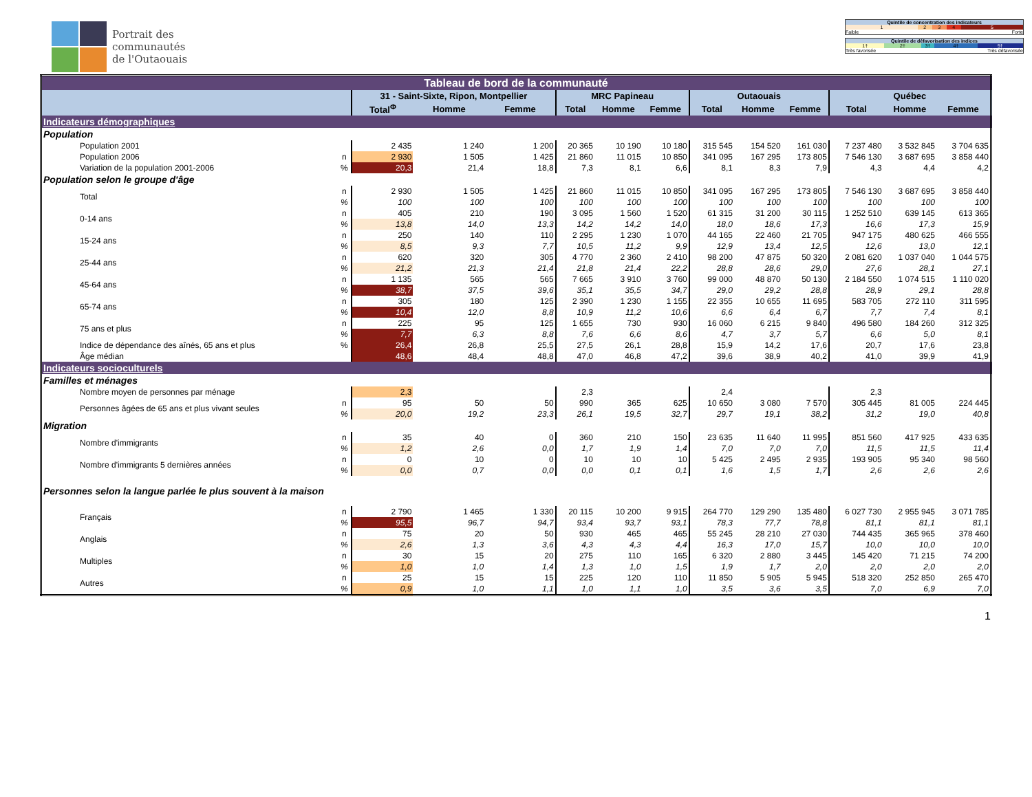Portrait des
communautés
de l'Outaouais
| Quintile de concentration des indicateurs | | | | |
| 1 | 2 | 3 | 4 | 5 |
| Faible | | | | Forte |
| Quintile de défavorisation des indices | | | | |
| 1† | 2† | 3† | 4† | 5† |
| Très favorisée | | | Très défavorisée | |
| Tableau de bord de la communauté | | | | | | | | | | | | | |
| | | 31 - Saint-Sixte, Ripon, Montpellier | | | MRC Papineau | | | Outaouais | | | Québec | | |
| | | Total<sup>Φ</sup> | Homme | Femme | Total | Homme | Femme | Total | Homme | Femme | Total | Homme | Femme |
| Indicateurs démographiques | | | | | | | | | | | | | |
| Population | | | | | | | | | | | | | |
| Population 2001 | | 2 435 | 1 240 | 1 200 | 20 365 | 10 190 | 10 180 | 315 545 | 154 520 | 161 030 | 7 237 480 | 3 532 845 | 3 704 635 |
| Population 2006 | n | 2 930 | 1 505 | 1 425 | 21 860 | 11 015 | 10 850 | 341 095 | 167 295 | 173 805 | 7 546 130 | 3 687 695 | 3 858 440 |
| Variation de la population 2001-2006 | % | 20,3 | 21,4 | 18,8 | 7,3 | 8,1 | 6,6 | 8,1 | 8,3 | 7,9 | 4,3 | 4,4 | 4,2 |
| Population selon le groupe d'âge | | | | | | | | | | | | | |
| Total | n | 2 930 | 1 505 | 1 425 | 21 860 | 11 015 | 10 850 | 341 095 | 167 295 | 173 805 | 7 546 130 | 3 687 695 | 3 858 440 |
| | % | 100 | 100 | 100 | 100 | 100 | 100 | 100 | 100 | 100 | 100 | 100 | 100 |
| 0-14 ans | n | 405 | 210 | 190 | 3 095 | 1 560 | 1 520 | 61 315 | 31 200 | 30 115 | 1 252 510 | 639 145 | 613 365 |
| | % | 13,8 | 14,0 | 13,3 | 14,2 | 14,2 | 14,0 | 18,0 | 18,6 | 17,3 | 16,6 | 17,3 | 15,9 |
| 15-24 ans | n | 250 | 140 | 110 | 2 295 | 1 230 | 1 070 | 44 165 | 22 460 | 21 705 | 947 175 | 480 625 | 466 555 |
| | % | 8,5 | 9,3 | 7,7 | 10,5 | 11,2 | 9,9 | 12,9 | 13,4 | 12,5 | 12,6 | 13,0 | 12,1 |
| 25-44 ans | n | 620 | 320 | 305 | 4 770 | 2 360 | 2 410 | 98 200 | 47 875 | 50 320 | 2 081 620 | 1 037 040 | 1 044 575 |
| | % | 21,2 | 21,3 | 21,4 | 21,8 | 21,4 | 22,2 | 28,8 | 28,6 | 29,0 | 27,6 | 28,1 | 27,1 |
| 45-64 ans | n | 1 135 | 565 | 565 | 7 665 | 3 910 | 3 760 | 99 000 | 48 870 | 50 130 | 2 184 550 | 1 074 515 | 1 110 020 |
| | % | 38,7 | 37,5 | 39,6 | 35,1 | 35,5 | 34,7 | 29,0 | 29,2 | 28,8 | 28,9 | 29,1 | 28,8 |
| 65-74 ans | n | 305 | 180 | 125 | 2 390 | 1 230 | 1 155 | 22 355 | 10 655 | 11 695 | 583 705 | 272 110 | 311 595 |
| | % | 10,4 | 12,0 | 8,8 | 10,9 | 11,2 | 10,6 | 6,6 | 6,4 | 6,7 | 7,7 | 7,4 | 8,1 |
| 75 ans et plus | n | 225 | 95 | 125 | 1 655 | 730 | 930 | 16 060 | 6 215 | 9 840 | 496 580 | 184 260 | 312 325 |
| | % | 7,7 | 6,3 | 8,8 | 7,6 | 6,6 | 8,6 | 4,7 | 3,7 | 5,7 | 6,6 | 5,0 | 8,1 |
| Indice de dépendance des aînés, 65 ans et plus | % | 26,4 | 26,8 | 25,5 | 27,5 | 26,1 | 28,8 | 15,9 | 14,2 | 17,6 | 20,7 | 17,6 | 23,8 |
| Âge médian | | 48,6 | 48,4 | 48,8 | 47,0 | 46,8 | 47,2 | 39,6 | 38,9 | 40,2 | 41,0 | 39,9 | 41,9 |
| Indicateurs socioculturels | | | | | | | | | | | | | |
| Familles et ménages | | | | | | | | | | | | | |
| Nombre moyen de personnes par ménage | | 2,3 | | | 2,3 | | | 2,4 | | | 2,3 | | |
| Personnes âgées de 65 ans et plus vivant seules | n | 95 | 50 | 50 | 990 | 365 | 625 | 10 650 | 3 080 | 7 570 | 305 445 | 81 005 | 224 445 |
| | % | 20,0 | 19,2 | 23,3 | 26,1 | 19,5 | 32,7 | 29,7 | 19,1 | 38,2 | 31,2 | 19,0 | 40,8 |
| Migration | | | | | | | | | | | | | |
| Nombre d'immigrants | n | 35 | 40 | 0 | 360 | 210 | 150 | 23 635 | 11 640 | 11 995 | 851 560 | 417 925 | 433 635 |
| | % | 1,2 | 2,6 | 0,0 | 1,7 | 1,9 | 1,4 | 7,0 | 7,0 | 7,0 | 11,5 | 11,5 | 11,4 |
| Nombre d'immigrants 5 dernières années | n | 0 | 10 | 0 | 10 | 10 | 10 | 5 425 | 2 495 | 2 935 | 193 905 | 95 340 | 98 560 |
| | % | 0,0 | 0,7 | 0,0 | 0,0 | 0,1 | 0,1 | 1,6 | 1,5 | 1,7 | 2,6 | 2,6 | 2,6 |
| Personnes selon la langue parlée le plus souvent à la maison | | | | | | | | | | | | | |
| Français | n | 2 790 | 1 465 | 1 330 | 20 115 | 10 200 | 9 915 | 264 770 | 129 290 | 135 480 | 6 027 730 | 2 955 945 | 3 071 785 |
| | % | 95,5 | 96,7 | 94,7 | 93,4 | 93,7 | 93,1 | 78,3 | 77,7 | 78,8 | 81,1 | 81,1 | 81,1 |
| Anglais | n | 75 | 20 | 50 | 930 | 465 | 465 | 55 245 | 28 210 | 27 030 | 744 435 | 365 965 | 378 460 |
| | % | 2,6 | 1,3 | 3,6 | 4,3 | 4,3 | 4,4 | 16,3 | 17,0 | 15,7 | 10,0 | 10,0 | 10,0 |
| Multiples | n | 30 | 15 | 20 | 275 | 110 | 165 | 6 320 | 2 880 | 3 445 | 145 420 | 71 215 | 74 200 |
| | % | 1,0 | 1,0 | 1,4 | 1,3 | 1,0 | 1,5 | 1,9 | 1,7 | 2,0 | 2,0 | 2,0 | 2,0 |
| Autres | n | 25 | 15 | 15 | 225 | 120 | 110 | 11 850 | 5 905 | 5 945 | 518 320 | 252 850 | 265 470 |
| | % | 0,9 | 1,0 | 1,1 | 1,0 | 1,1 | 1,0 | 3,5 | 3,6 | 3,5 | 7,0 | 6,9 | 7,0 |
1